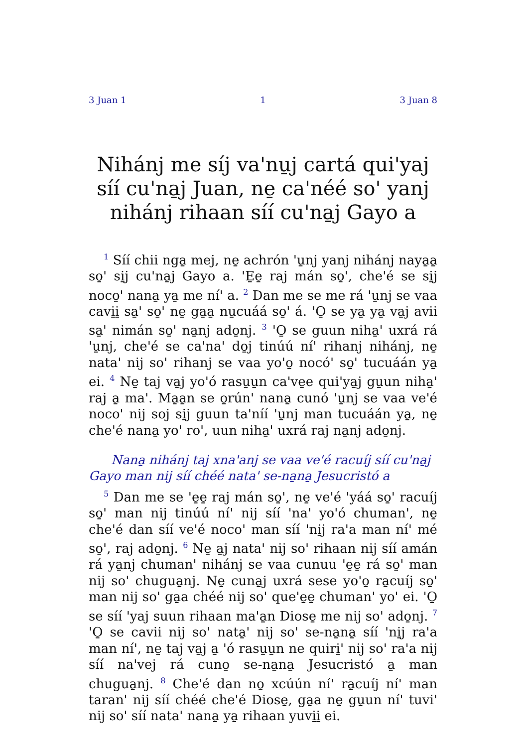3 Juan 1 1 3 Juan 8
Nihánj me síj va'nu̱j cartá qui'yaj síí cu'na̱j Juan, ne̱ ca'néé so' yanj nihánj rihaan síí cu'na̱j Gayo a
<sup>1</sup> Síí chii nga̱ mej, ne̱ achrón 'u̱nj yanj nihánj naya̱a̱ so̱' si̱j cu'na̱j Gayo a. 'E̱e̱ raj mán so̱', che'é se si̱j noco̱' nana̱ ya̱ me ní' a. <sup>2</sup> Dan me se me rá 'u̱nj se vaa cavi̱i̱ sa̱' so̱' ne̱ ga̱a̱ nu̱cuáá so̱' á. 'O̱ se ya̱ ya̱ va̱j avii sa̱' nimán so̱' na̱nj ado̱nj. <sup>3</sup> 'O̱ se guun niha̱' uxrá rá 'u̱nj, che'é se ca'na' do̱j tinúú ní' rihanj nihánj, ne̱ nata' nij so' rihanj se vaa yo'o̱ nocó' so̱' tucuáán ya̱ ei. <sup>4</sup> Ne̱ taj va̱j yo'ó rasu̱u̱n ca've̱e qui'ya̱j gu̱un niha̱' raj a̱ ma'. Ma̱a̱n se o̱rún' nana̱ cunó 'u̱nj se vaa ve'é noco' nij soj si̱j guun ta'níí 'u̱nj man tucuáán ya̱, ne̱ che'é nana̱ yo' ro', uun niha̱' uxrá raj na̱nj ado̱nj.
Nana̱ nihánj taj xna'anj se vaa ve'é racuíj síí cu'na̱j Gayo man nij síí chéé nata' se-na̱na̱ Jesucristó a
<sup>5</sup> Dan me se 'e̱e̱ raj mán so̱', ne̱ ve'é 'yáá so̱' racuíj so̱' man nij tinúú ní' nij síí 'na' yo'ó chuman', ne̱ che'é dan síí ve'é noco' man síí 'ni̱j ra'a man ní' mé so̱', raj ado̱nj. <sup>6</sup> Ne̱ a̱j nata' nij so' rihaan nij síí amán rá ya̱nj chuman' nihánj se vaa cunuu 'e̱e̱ rá so̱' man nij so' chugua̱nj. Ne̱ cuna̱j uxrá sese yo'o̱ ra̱cuíj so̱' man nij so' ga̱a chéé nij so' que'e̱e̱ chuman' yo' ei. 'O̱ se síí 'yaj suun rihaan ma'a̱n Diose̱ me nij so' ado̱nj. <sup>7</sup> 'O̱ se cavii nij so' nata̱' nij so' se-na̱na̱ síí 'ni̱j ra'a man ní', ne̱ taj va̱j a̱ 'ó rasu̱u̱n ne quiri̱' nij so' ra'a nij síí na'vej rá cuno̱ se-na̱na̱ Jesucristó a̱ man chugua̱nj. <sup>8</sup> Che'é dan no̱ xcúún ní' ra̱cuíj ní' man taran' nij síí chéé che'é Diose̱, ga̱a ne̱ gu̱un ní' tuvi' nij so' síí nata' nana̱ ya̱ rihaan yuvi̱i̱ ei.